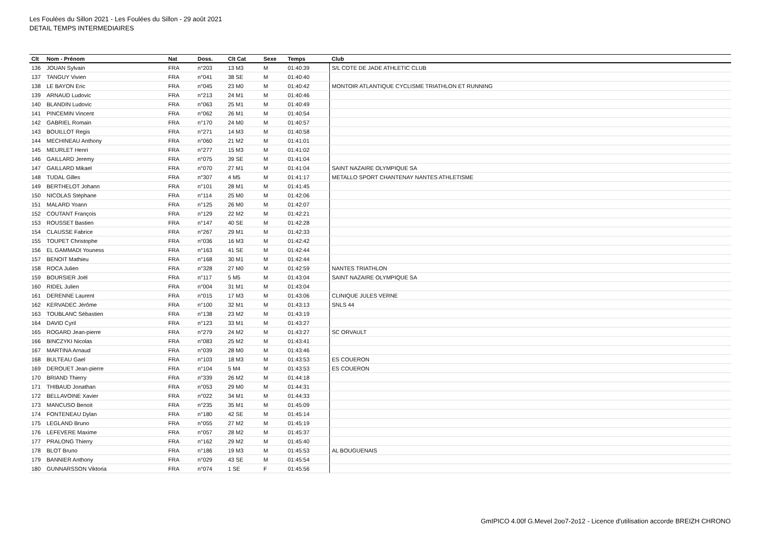Les Foulées du Sillon 2021 - Les Foulées du Sillon - 29 août 2021
DETAIL TEMPS INTERMEDIAIRES
| Clt | Nom - Prénom | Nat | Doss. | Clt Cat | Sexe | Temps | | Club |
| --- | --- | --- | --- | --- | --- | --- | --- | --- |
| 136 | JOUAN Sylvain | FRA | n°203 | 13 M3 | M | 01:40:39 | | S/L COTE DE JADE ATHLETIC CLUB |
| 137 | TANGUY Vivien | FRA | n°041 | 38 SE | M | 01:40:40 | | |
| 138 | LE BAYON Eric | FRA | n°045 | 23 M0 | M | 01:40:42 | | MONTOIR ATLANTIQUE CYCLISME TRIATHLON ET RUNNING |
| 139 | ARNAUD Ludovic | FRA | n°213 | 24 M1 | M | 01:40:46 | | |
| 140 | BLANDIN Ludovic | FRA | n°063 | 25 M1 | M | 01:40:49 | | |
| 141 | PINCEMIN Vincent | FRA | n°062 | 26 M1 | M | 01:40:54 | | |
| 142 | GABRIEL Romain | FRA | n°170 | 24 M0 | M | 01:40:57 | | |
| 143 | BOUILLOT Regis | FRA | n°271 | 14 M3 | M | 01:40:58 | | |
| 144 | MECHINEAU Anthony | FRA | n°060 | 21 M2 | M | 01:41:01 | | |
| 145 | MEURLET Henri | FRA | n°277 | 15 M3 | M | 01:41:02 | | |
| 146 | GAILLARD Jeremy | FRA | n°075 | 39 SE | M | 01:41:04 | | |
| 147 | GAILLARD Mikael | FRA | n°070 | 27 M1 | M | 01:41:04 | | SAINT NAZAIRE OLYMPIQUE SA |
| 148 | TUDAL Gilles | FRA | n°307 | 4 M5 | M | 01:41:17 | | METALLO SPORT CHANTENAY NANTES ATHLETISME |
| 149 | BERTHELOT Johann | FRA | n°101 | 28 M1 | M | 01:41:45 | | |
| 150 | NICOLAS Stéphane | FRA | n°114 | 25 M0 | M | 01:42:06 | | |
| 151 | MALARD Yoann | FRA | n°125 | 26 M0 | M | 01:42:07 | | |
| 152 | COUTANT François | FRA | n°129 | 22 M2 | M | 01:42:21 | | |
| 153 | ROUSSET Bastien | FRA | n°147 | 40 SE | M | 01:42:28 | | |
| 154 | CLAUSSE Fabrice | FRA | n°267 | 29 M1 | M | 01:42:33 | | |
| 155 | TOUPET Christophe | FRA | n°036 | 16 M3 | M | 01:42:42 | | |
| 156 | EL GAMMADI Youness | FRA | n°163 | 41 SE | M | 01:42:44 | | |
| 157 | BENOIT Mathieu | FRA | n°168 | 30 M1 | M | 01:42:44 | | |
| 158 | ROCA Julien | FRA | n°328 | 27 M0 | M | 01:42:59 | | NANTES TRIATHLON |
| 159 | BOURSIER Joël | FRA | n°117 | 5 M5 | M | 01:43:04 | | SAINT NAZAIRE OLYMPIQUE SA |
| 160 | RIDEL Julien | FRA | n°004 | 31 M1 | M | 01:43:04 | | |
| 161 | DERENNE Laurent | FRA | n°015 | 17 M3 | M | 01:43:06 | | CLINIQUE JULES VERNE |
| 162 | KERVADEC Jérôme | FRA | n°100 | 32 M1 | M | 01:43:13 | | SNLS 44 |
| 163 | TOUBLANC Sébastien | FRA | n°138 | 23 M2 | M | 01:43:19 | | |
| 164 | DAVID Cyril | FRA | n°123 | 33 M1 | M | 01:43:27 | | |
| 165 | ROGARD Jean-pierre | FRA | n°279 | 24 M2 | M | 01:43:27 | | SC ORVAULT |
| 166 | BINCZYKI Nicolas | FRA | n°083 | 25 M2 | M | 01:43:41 | | |
| 167 | MARTINA Arnaud | FRA | n°039 | 28 M0 | M | 01:43:46 | | |
| 168 | BULTEAU Gael | FRA | n°103 | 18 M3 | M | 01:43:53 | | ES COUERON |
| 169 | DEROUET Jean-pierre | FRA | n°104 | 5 M4 | M | 01:43:53 | | ES COUERON |
| 170 | BRIAND Thierry | FRA | n°339 | 26 M2 | M | 01:44:18 | | |
| 171 | THIBAUD Jonathan | FRA | n°053 | 29 M0 | M | 01:44:31 | | |
| 172 | BELLAVOINE Xavier | FRA | n°022 | 34 M1 | M | 01:44:33 | | |
| 173 | MANCUSO Benoit | FRA | n°235 | 35 M1 | M | 01:45:09 | | |
| 174 | FONTENEAU Dylan | FRA | n°180 | 42 SE | M | 01:45:14 | | |
| 175 | LEGLAND Bruno | FRA | n°055 | 27 M2 | M | 01:45:19 | | |
| 176 | LEFEVERE Maxime | FRA | n°057 | 28 M2 | M | 01:45:37 | | |
| 177 | PRALONG Thierry | FRA | n°162 | 29 M2 | M | 01:45:40 | | |
| 178 | BLOT Bruno | FRA | n°186 | 19 M3 | M | 01:45:53 | | AL BOUGUENAIS |
| 179 | BANNIER Anthony | FRA | n°029 | 43 SE | M | 01:45:54 | | |
| 180 | GUNNARSSON Viktoria | FRA | n°074 | 1 SE | F | 01:45:56 | | |
GmIPICO 4.00f G.Mevel 2oo7-2o12 - Licence d'utilisation accorde BREIZH CHRONO